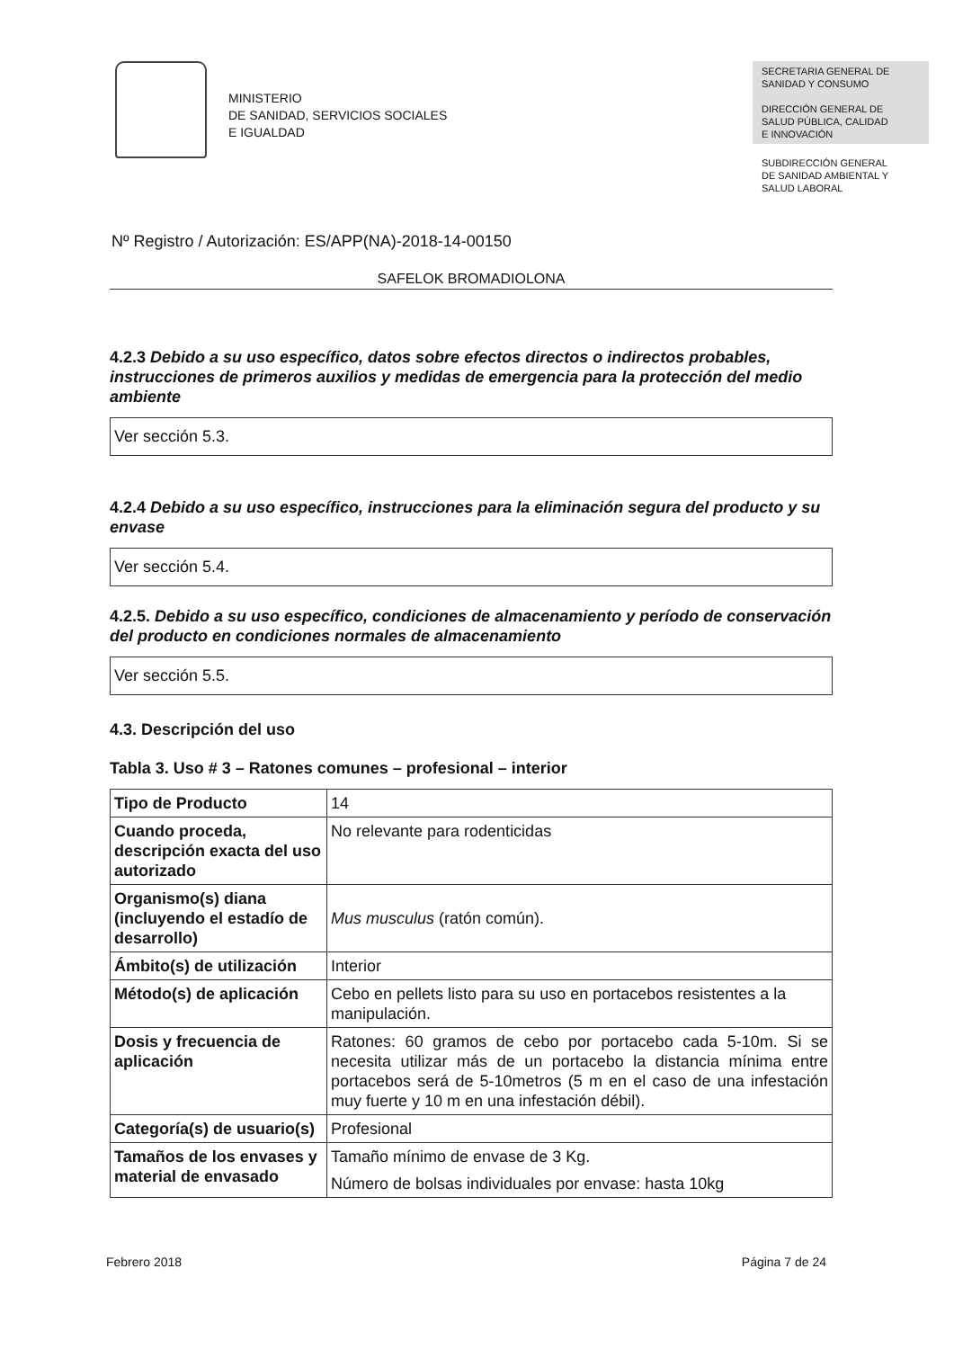MINISTERIO
DE SANIDAD, SERVICIOS SOCIALES
E IGUALDAD
SECRETARIA GENERAL DE
SANIDAD Y CONSUMO
DIRECCIÓN GENERAL DE
SALUD PÚBLICA, CALIDAD
E INNOVACIÓN
SUBDIRECCIÓN GENERAL
DE SANIDAD AMBIENTAL Y
SALUD LABORAL
Nº Registro / Autorización: ES/APP(NA)-2018-14-00150
SAFELOK BROMADIOLONA
4.2.3 Debido a su uso específico, datos sobre efectos directos o indirectos probables, instrucciones de primeros auxilios y medidas de emergencia para la protección del medio ambiente
Ver sección 5.3.
4.2.4 Debido a su uso específico, instrucciones para la eliminación segura del producto y su envase
Ver sección 5.4.
4.2.5. Debido a su uso específico, condiciones de almacenamiento y período de conservación del producto en condiciones normales de almacenamiento
Ver sección 5.5.
4.3. Descripción del uso
Tabla 3. Uso # 3 – Ratones comunes – profesional – interior
| Tipo de Producto | 14 |
| Cuando proceda, descripción exacta del uso autorizado | No relevante para rodenticidas |
| Organismo(s) diana (incluyendo el estadío de desarrollo) | Mus musculus (ratón común). |
| Ámbito(s) de utilización | Interior |
| Método(s) de aplicación | Cebo en pellets listo para su uso en portacebos resistentes a la manipulación. |
| Dosis y frecuencia de aplicación | Ratones: 60 gramos de cebo por portacebo cada 5-10m. Si se necesita utilizar más de un portacebo la distancia mínima entre portacebos será de 5-10metros (5 m en el caso de una infestación muy fuerte y 10 m en una infestación débil). |
| Categoría(s) de usuario(s) | Profesional |
| Tamaños de los envases y material de envasado | Tamaño mínimo de envase de 3 Kg. Número de bolsas individuales por envase: hasta 10kg |
Febrero 2018 Página 7 de 24